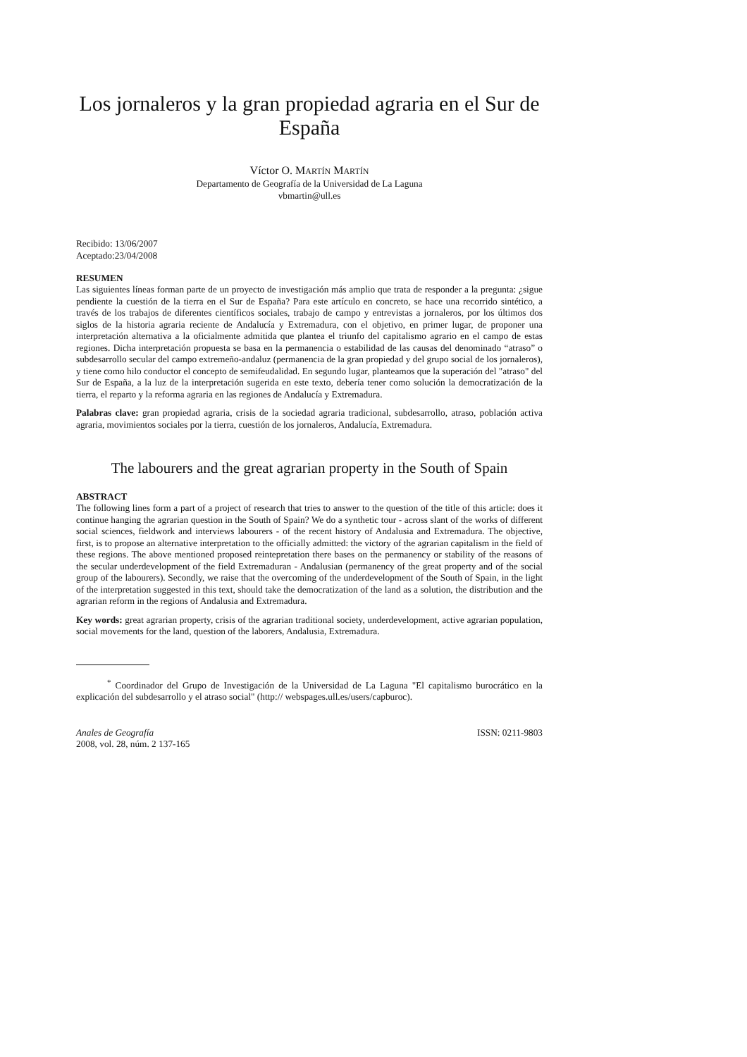Los jornaleros y la gran propiedad agraria en el Sur de España
Víctor O. MARTÍN MARTÍN
Departamento de Geografía de la Universidad de La Laguna
vbmartin@ull.es
Recibido: 13/06/2007
Aceptado:23/04/2008
RESUMEN
Las siguientes líneas forman parte de un proyecto de investigación más amplio que trata de responder a la pregunta: ¿sigue pendiente la cuestión de la tierra en el Sur de España? Para este artículo en concreto, se hace una recorrido sintético, a través de los trabajos de diferentes científicos sociales, trabajo de campo y entrevistas a jornaleros, por los últimos dos siglos de la historia agraria reciente de Andalucía y Extremadura, con el objetivo, en primer lugar, de proponer una interpretación alternativa a la oficialmente admitida que plantea el triunfo del capitalismo agrario en el campo de estas regiones. Dicha interpretación propuesta se basa en la permanencia o estabilidad de las causas del denominado “atraso” o subdesarrollo secular del campo extremeño-andaluz (permanencia de la gran propiedad y del grupo social de los jornaleros), y tiene como hilo conductor el concepto de semifeudalidad. En segundo lugar, planteamos que la superación del "atraso" del Sur de España, a la luz de la interpretación sugerida en este texto, debería tener como solución la democratización de la tierra, el reparto y la reforma agraria en las regiones de Andalucía y Extremadura.
Palabras clave: gran propiedad agraria, crisis de la sociedad agraria tradicional, subdesarrollo, atraso, población activa agraria, movimientos sociales por la tierra, cuestión de los jornaleros, Andalucía, Extremadura.
The labourers and the great agrarian property in the South of Spain
ABSTRACT
The following lines form a part of a project of research that tries to answer to the question of the title of this article: does it continue hanging the agrarian question in the South of Spain? We do a synthetic tour - across slant of the works of different social sciences, fieldwork and interviews labourers - of the recent history of Andalusia and Extremadura. The objective, first, is to propose an alternative interpretation to the officially admitted: the victory of the agrarian capitalism in the field of these regions. The above mentioned proposed reintepretation there bases on the permanency or stability of the reasons of the secular underdevelopment of the field Extremaduran - Andalusian (permanency of the great property and of the social group of the labourers). Secondly, we raise that the overcoming of the underdevelopment of the South of Spain, in the light of the interpretation suggested in this text, should take the democratization of the land as a solution, the distribution and the agrarian reform in the regions of Andalusia and Extremadura.
Key words: great agrarian property, crisis of the agrarian traditional society, underdevelopment, active agrarian population, social movements for the land, question of the laborers, Andalusia, Extremadura.
<sup>*</sup> Coordinador del Grupo de Investigación de la Universidad de La Laguna "El capitalismo burocrático en la explicación del subdesarrollo y el atraso social" (http:// webspages.ull.es/users/capburoc).
Anales de Geografía
2008, vol. 28, núm. 2 137-165
ISSN: 0211-9803